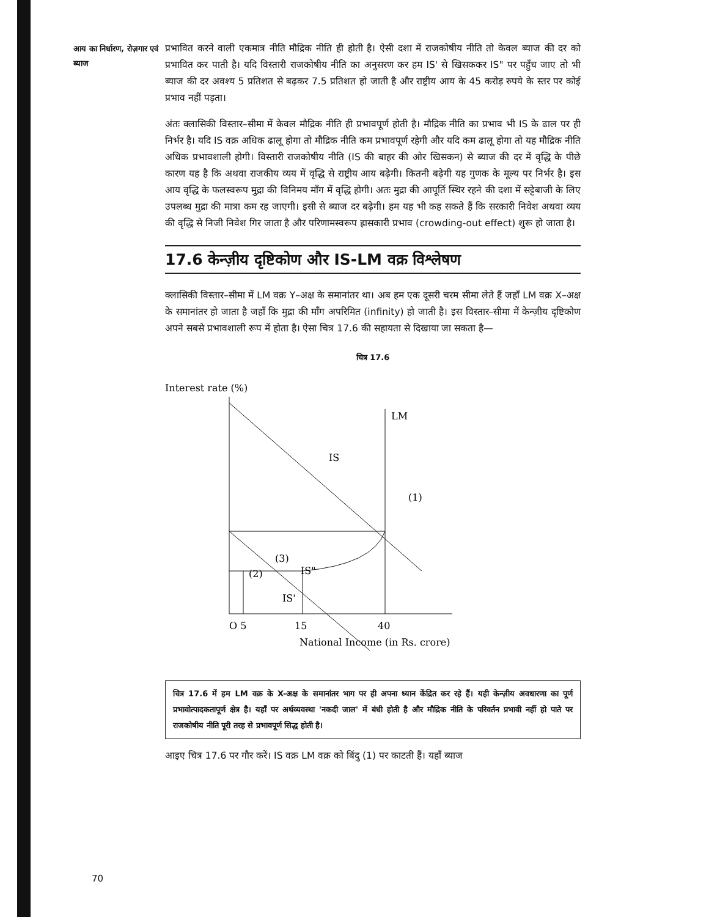आय का निर्धारण, रोज़गार एवं ब्याज
प्रभावित करने वाली एकमात्र नीति मौद्रिक नीति ही होती है। ऐसी दशा में राजकोषीय नीति तो केवल ब्याज की दर को प्रभावित कर पाती है। यदि विस्तारी राजकोषीय नीति का अनुसरण कर हम IS' से खिसककर IS" पर पहुँच जाए तो भी ब्याज की दर अवश्य 5 प्रतिशत से बढ़कर 7.5 प्रतिशत हो जाती है और राष्ट्रीय आय के 45 करोड़ रुपये के स्तर पर कोई प्रभाव नहीं पड़ता।
अंतः क्लासिकी विस्तार–सीमा में केवल मौद्रिक नीति ही प्रभावपूर्ण होती है। मौद्रिक नीति का प्रभाव भी IS के ढाल पर ही निर्भर है। यदि IS वक्र अधिक ढालू होगा तो मौद्रिक नीति कम प्रभावपूर्ण रहेगी और यदि कम ढालू होगा तो यह मौद्रिक नीति अधिक प्रभावशाली होगी। विस्तारी राजकोषीय नीति (IS की बाहर की ओर खिसकन) से ब्याज की दर में वृद्धि के पीछे कारण यह है कि अथवा राजकीय व्यय में वृद्धि से राष्ट्रीय आय बढ़ेगी। कितनी बढ़ेगी यह गुणक के मूल्य पर निर्भर है। इस आय वृद्धि के फलस्वरूप मुद्रा की विनिमय माँग में वृद्धि होगी। अतः मुद्रा की आपूर्ति स्थिर रहने की दशा में सट्टेबाजी के लिए उपलब्ध मुद्रा की मात्रा कम रह जाएगी। इसी से ब्याज दर बढ़ेगी। हम यह भी कह सकते हैं कि सरकारी निवेश अथवा व्यय की वृद्धि से निजी निवेश गिर जाता है और परिणामस्वरूप ह्रासकारी प्रभाव (crowding-out effect) शुरू हो जाता है।
17.6 केन्ज़ीय दृष्टिकोण और IS-LM वक्र विश्लेषण
क्लासिकी विस्तार–सीमा में LM वक्र Y–अक्ष के समानांतर था। अब हम एक दूसरी चरम सीमा लेते हैं जहाँ LM वक्र X–अक्ष के समानांतर हो जाता है जहाँ कि मुद्रा की माँग अपरिमित (infinity) हो जाती है। इस विस्तार–सीमा में केन्ज़ीय दृष्टिकोण अपने सबसे प्रभावशाली रूप में होता है। ऐसा चित्र 17.6 की सहायता से दिखाया जा सकता है—
चित्र 17.6
Interest rate (%)
LM
IS
(1)
(3)
(2)
IS"
IS'
O 5
15
40
National Income (in Rs. crore)
चित्र 17.6 में हम LM वक्र के X-अक्ष के समानांतर भाग पर ही अपना ध्यान केंद्रित कर रहे हैं। यही केन्ज़ीय अवधारणा का पूर्ण प्रभावोत्पादकतापूर्ण क्षेत्र है। यहाँ पर अर्थव्यवस्था 'नकदी जाल' में बंधी होती है और मौद्रिक नीति के परिवर्तन प्रभावी नहीं हो पाते पर राजकोषीय नीति पूरी तरह से प्रभावपूर्ण सिद्ध होती है।
आइए चित्र 17.6 पर गौर करें। IS वक्र LM वक्र को बिंदु (1) पर काटती हैं। यहाँ ब्याज
70